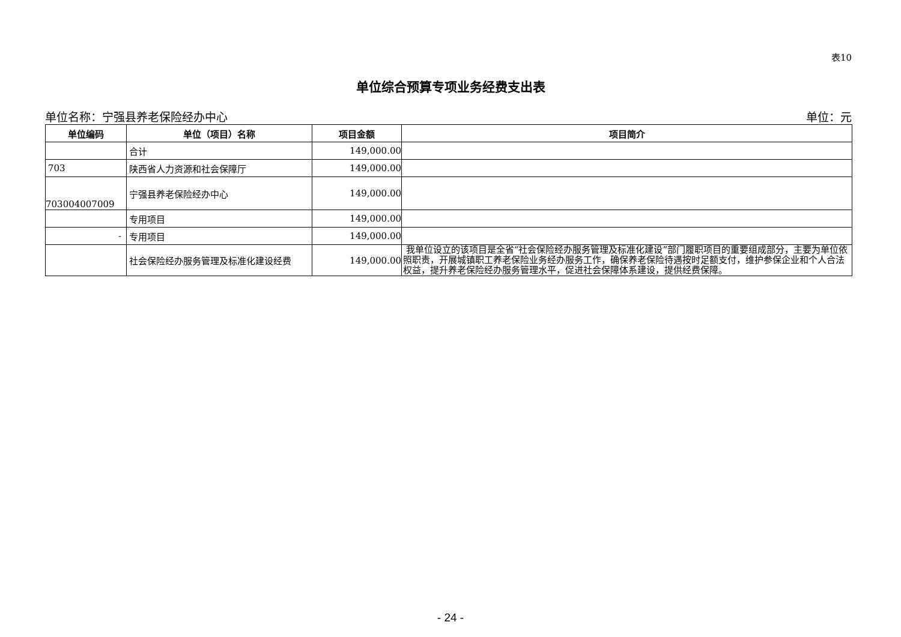表10
单位综合预算专项业务经费支出表
单位名称：宁强县养老保险经办中心 单位：元
| 单位编码 | 单位（项目）名称 | 项目金额 | 项目简介 |
| --- | --- | --- | --- |
| | 合计 | 149,000.00 | |
| 703 | 陕西省人力资源和社会保障厅 | 149,000.00 | |
| 703004007009 | 宁强县养老保险经办中心 | 149,000.00 | |
| | 专用项目 | 149,000.00 | |
| - | 专用项目 | 149,000.00 | |
| | 社会保险经办服务管理及标准化建设经费 | 149,000.00 | 我单位设立的该项目是全省“社会保险经办服务管理及标准化建设”部门履职项目的重要组成部分，主要为单位依照职责，开展城镇职工养老保险业务经办服务工作，确保养老保险待遇按时足额支付，维护参保企业和个人合法权益，提升养老保险经办服务管理水平，促进社会保障体系建设，提供经费保障。 |
- 24 -